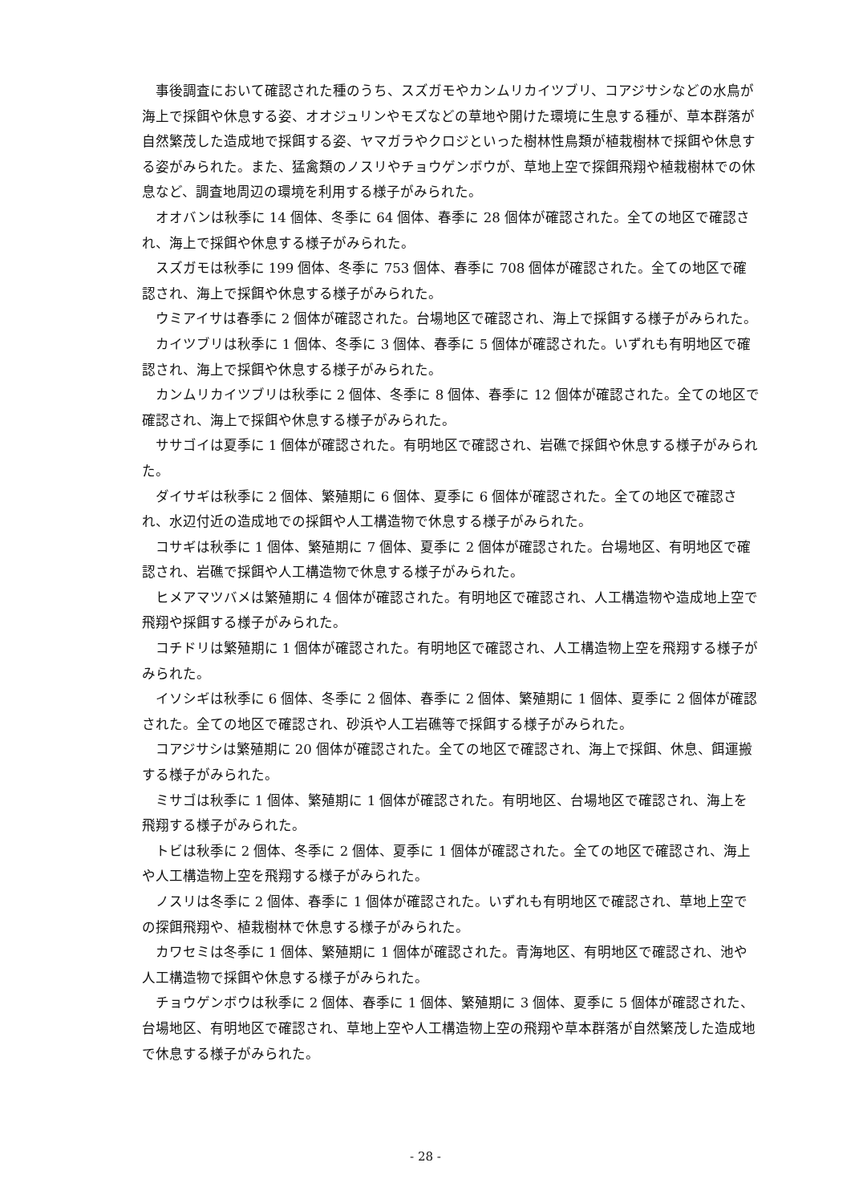事後調査において確認された種のうち、スズガモやカンムリカイツブリ、コアジサシなどの水鳥が海上で採餌や休息する姿、オオジュリンやモズなどの草地や開けた環境に生息する種が、草本群落が自然繁茂した造成地で採餌する姿、ヤマガラやクロジといった樹林性鳥類が植栽樹林で採餌や休息する姿がみられた。また、猛禽類のノスリやチョウゲンボウが、草地上空で探餌飛翔や植栽樹林での休息など、調査地周辺の環境を利用する様子がみられた。
オオバンは秋季に 14 個体、冬季に 64 個体、春季に 28 個体が確認された。全ての地区で確認され、海上で採餌や休息する様子がみられた。
スズガモは秋季に 199 個体、冬季に 753 個体、春季に 708 個体が確認された。全ての地区で確認され、海上で採餌や休息する様子がみられた。
ウミアイサは春季に 2 個体が確認された。台場地区で確認され、海上で採餌する様子がみられた。
カイツブリは秋季に 1 個体、冬季に 3 個体、春季に 5 個体が確認された。いずれも有明地区で確認され、海上で採餌や休息する様子がみられた。
カンムリカイツブリは秋季に 2 個体、冬季に 8 個体、春季に 12 個体が確認された。全ての地区で確認され、海上で採餌や休息する様子がみられた。
ササゴイは夏季に 1 個体が確認された。有明地区で確認され、岩礁で採餌や休息する様子がみられた。
ダイサギは秋季に 2 個体、繁殖期に 6 個体、夏季に 6 個体が確認された。全ての地区で確認され、水辺付近の造成地での採餌や人工構造物で休息する様子がみられた。
コサギは秋季に 1 個体、繁殖期に 7 個体、夏季に 2 個体が確認された。台場地区、有明地区で確認され、岩礁で採餌や人工構造物で休息する様子がみられた。
ヒメアマツバメは繁殖期に 4 個体が確認された。有明地区で確認され、人工構造物や造成地上空で飛翔や採餌する様子がみられた。
コチドリは繁殖期に 1 個体が確認された。有明地区で確認され、人工構造物上空を飛翔する様子がみられた。
イソシギは秋季に 6 個体、冬季に 2 個体、春季に 2 個体、繁殖期に 1 個体、夏季に 2 個体が確認された。全ての地区で確認され、砂浜や人工岩礁等で採餌する様子がみられた。
コアジサシは繁殖期に 20 個体が確認された。全ての地区で確認され、海上で採餌、休息、餌運搬する様子がみられた。
ミサゴは秋季に 1 個体、繁殖期に 1 個体が確認された。有明地区、台場地区で確認され、海上を飛翔する様子がみられた。
トビは秋季に 2 個体、冬季に 2 個体、夏季に 1 個体が確認された。全ての地区で確認され、海上や人工構造物上空を飛翔する様子がみられた。
ノスリは冬季に 2 個体、春季に 1 個体が確認された。いずれも有明地区で確認され、草地上空での探餌飛翔や、植栽樹林で休息する様子がみられた。
カワセミは冬季に 1 個体、繁殖期に 1 個体が確認された。青海地区、有明地区で確認され、池や人工構造物で採餌や休息する様子がみられた。
チョウゲンボウは秋季に 2 個体、春季に 1 個体、繁殖期に 3 個体、夏季に 5 個体が確認された、台場地区、有明地区で確認され、草地上空や人工構造物上空の飛翔や草本群落が自然繁茂した造成地で休息する様子がみられた。
- 28 -